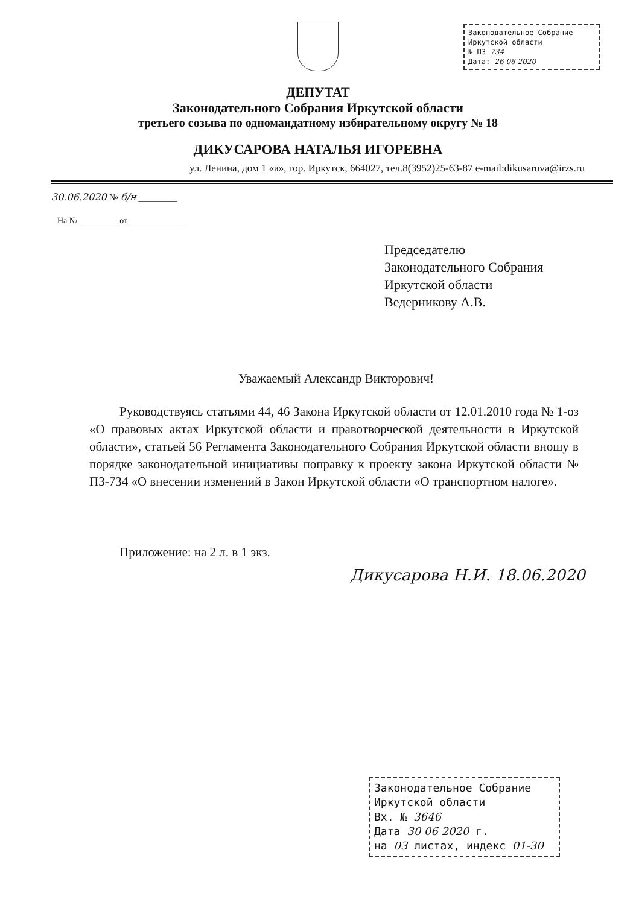Законодательное Собрание
Иркутской области
№ ПЗ 734
Дата: 26 06 2020
ДЕПУТАТ
Законодательного Собрания Иркутской области
третьего созыва по одномандатному избирательному округу № 18
ДИКУСАРОВА НАТАЛЬЯ ИГОРЕВНА
ул. Ленина, дом 1 «а», гор. Иркутск, 664027, тел.8(3952)25-63-87 e-mail:dikusarova@irzs.ru
30.06.2020 № б/н ________
На № _________ от _____________
Председателю
Законодательного Собрания
Иркутской области
Ведерникову А.В.
Уважаемый Александр Викторович!
Руководствуясь статьями 44, 46 Закона Иркутской области от 12.01.2010 года № 1-оз «О правовых актах Иркутской области и правотворческой деятельности в Иркутской области», статьей 56 Регламента Законодательного Собрания Иркутской области вношу в порядке законодательной инициативы поправку к проекту закона Иркутской области № ПЗ-734 «О внесении изменений в Закон Иркутской области «О транспортном налоге».
Приложение: на 2 л. в 1 экз.
Дикусарова Н.И. 18.06.2020
Законодательное Собрание
Иркутской области
Вх. № 3646
Дата 30 06 2020 г.
на 03 листах, индекс 01-30